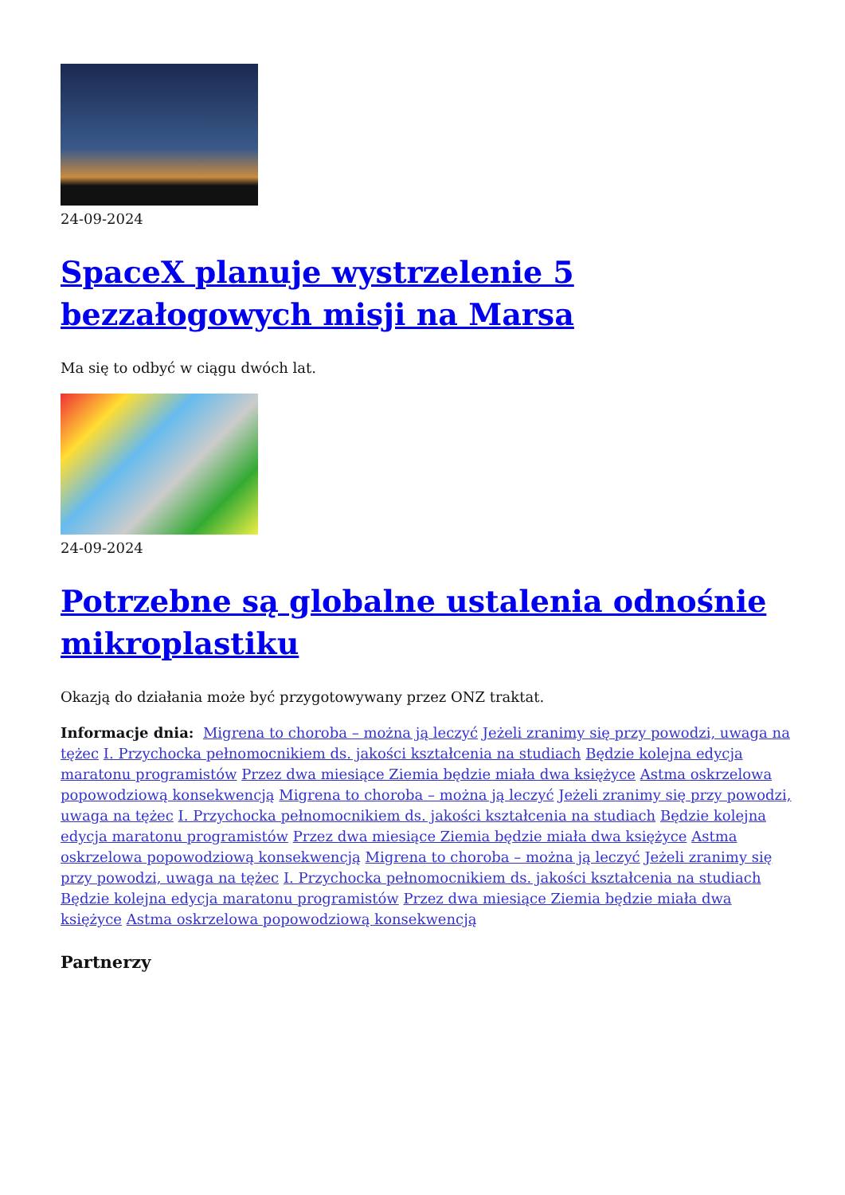24-09-2024
SpaceX planuje wystrzelenie 5 bezzałogowych misji na Marsa
Ma się to odbyć w ciągu dwóch lat.
24-09-2024
Potrzebne są globalne ustalenia odnośnie mikroplastiku
Okazją do działania może być przygotowywany przez ONZ traktat.
Informacje dnia: Migrena to choroba – można ją leczyć Jeżeli zranimy się przy powodzi, uwaga na tężec I. Przychocka pełnomocnikiem ds. jakości kształcenia na studiach Będzie kolejna edycja maratonu programistów Przez dwa miesiące Ziemia będzie miała dwa księżyce Astma oskrzelowa popowodziową konsekwencją Migrena to choroba – można ją leczyć Jeżeli zranimy się przy powodzi, uwaga na tężec I. Przychocka pełnomocnikiem ds. jakości kształcenia na studiach Będzie kolejna edycja maratonu programistów Przez dwa miesiące Ziemia będzie miała dwa księżyce Astma oskrzelowa popowodziową konsekwencją Migrena to choroba – można ją leczyć Jeżeli zranimy się przy powodzi, uwaga na tężec I. Przychocka pełnomocnikiem ds. jakości kształcenia na studiach Będzie kolejna edycja maratonu programistów Przez dwa miesiące Ziemia będzie miała dwa księżyce Astma oskrzelowa popowodziową konsekwencją
Partnerzy